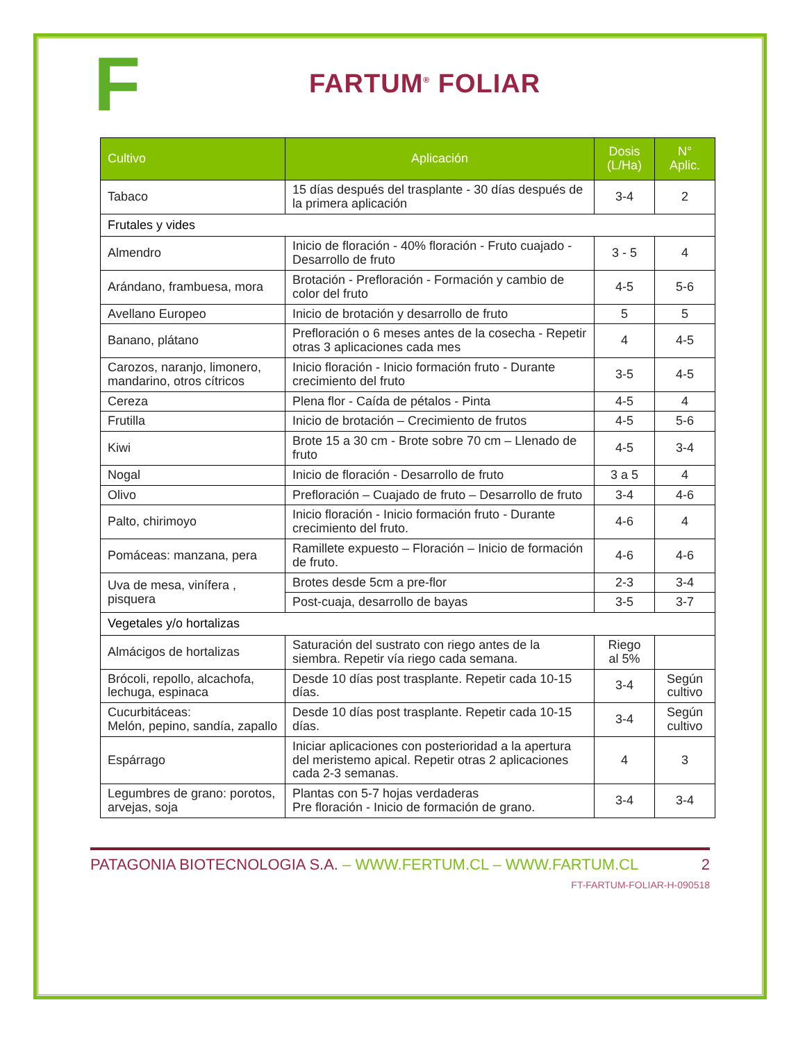F
FARTUM<sup>®</sup> FOLIAR
| Cultivo | Aplicación | Dosis (L/Ha) | N° Aplic. |
| --- | --- | --- | --- |
| Tabaco | 15 días después del trasplante - 30 días después de la primera aplicación | 3-4 | 2 |
| Frutales y vides | | | |
| Almendro | Inicio de floración - 40% floración - Fruto cuajado - Desarrollo de fruto | 3 - 5 | 4 |
| Arándano, frambuesa, mora | Brotación - Prefloración - Formación y cambio de color del fruto | 4-5 | 5-6 |
| Avellano Europeo | Inicio de brotación y desarrollo de fruto | 5 | 5 |
| Banano, plátano | Prefloración o 6 meses antes de la cosecha - Repetir otras 3 aplicaciones cada mes | 4 | 4-5 |
| Carozos, naranjo, limonero, mandarino, otros cítricos | Inicio floración - Inicio formación fruto - Durante crecimiento del fruto | 3-5 | 4-5 |
| Cereza | Plena flor - Caída de pétalos - Pinta | 4-5 | 4 |
| Frutilla | Inicio de brotación – Crecimiento de frutos | 4-5 | 5-6 |
| Kiwi | Brote 15 a 30 cm - Brote sobre 70 cm – Llenado de fruto | 4-5 | 3-4 |
| Nogal | Inicio de floración - Desarrollo de fruto | 3 a 5 | 4 |
| Olivo | Prefloración – Cuajado de fruto – Desarrollo de fruto | 3-4 | 4-6 |
| Palto, chirimoyo | Inicio floración - Inicio formación fruto - Durante crecimiento del fruto. | 4-6 | 4 |
| Pomáceas: manzana, pera | Ramillete expuesto – Floración – Inicio de formación de fruto. | 4-6 | 4-6 |
| Uva de mesa, vinífera , pisquera | Brotes desde 5cm a pre-flor | 2-3 | 3-4 |
| | Post-cuaja, desarrollo de bayas | 3-5 | 3-7 |
| Vegetales y/o hortalizas | | | |
| Almácigos de hortalizas | Saturación del sustrato con riego antes de la siembra. Repetir vía riego cada semana. | Riego al 5% | |
| Brócoli, repollo, alcachofa, lechuga, espinaca | Desde 10 días post trasplante. Repetir cada 10-15 días. | 3-4 | Según cultivo |
| Cucurbitáceas: Melón, pepino, sandía, zapallo | Desde 10 días post trasplante. Repetir cada 10-15 días. | 3-4 | Según cultivo |
| Espárrago | Iniciar aplicaciones con posterioridad a la apertura del meristemo apical. Repetir otras 2 aplicaciones cada 2-3 semanas. | 4 | 3 |
| Legumbres de grano: porotos, arvejas, soja | Plantas con 5-7 hojas verdaderas Pre floración - Inicio de formación de grano. | 3-4 | 3-4 |
PATAGONIA BIOTECNOLOGIA S.A. – WWW.FERTUM.CL – WWW.FARTUM.CL
2
FT-FARTUM-FOLIAR-H-090518